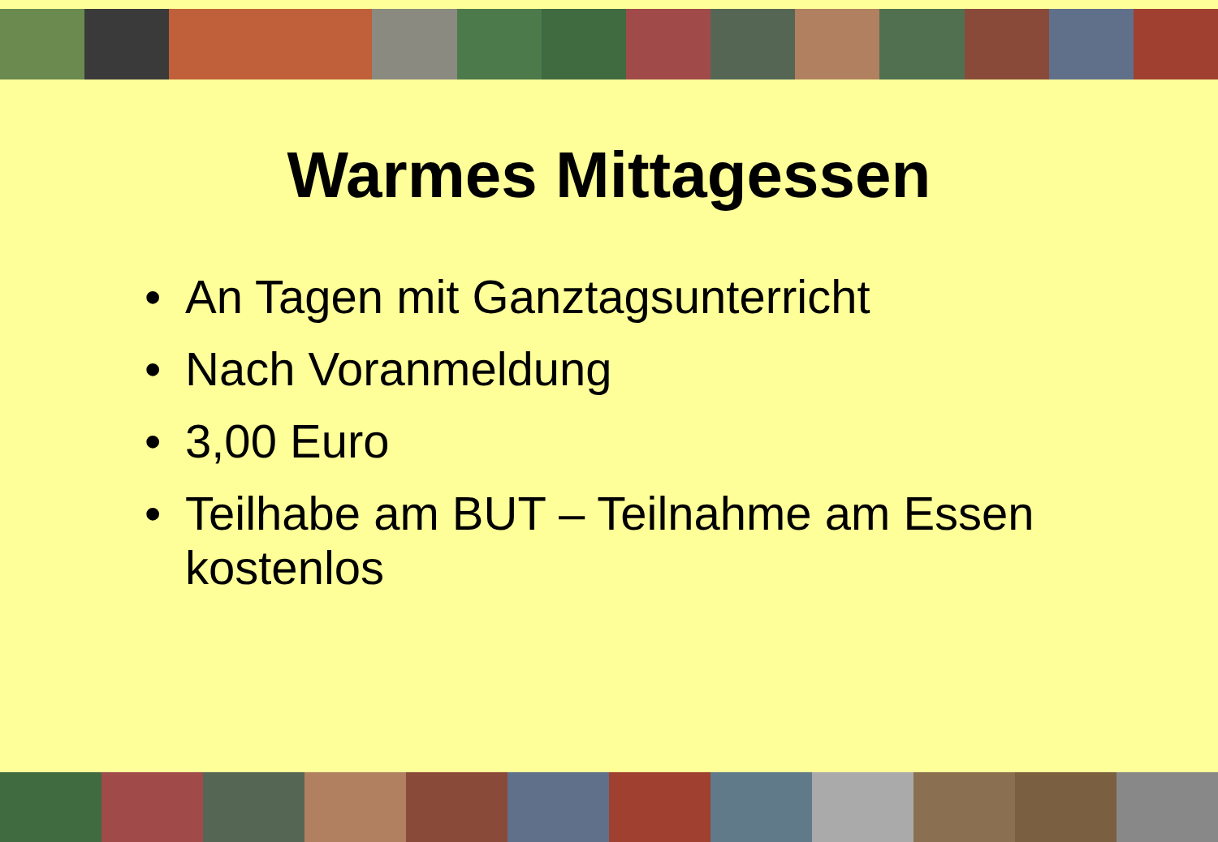Warmes Mittagessen
• An Tagen mit Ganztagsunterricht
• Nach Voranmeldung
• 3,00 Euro
• Teilhabe am BUT – Teilnahme am Essen kostenlos